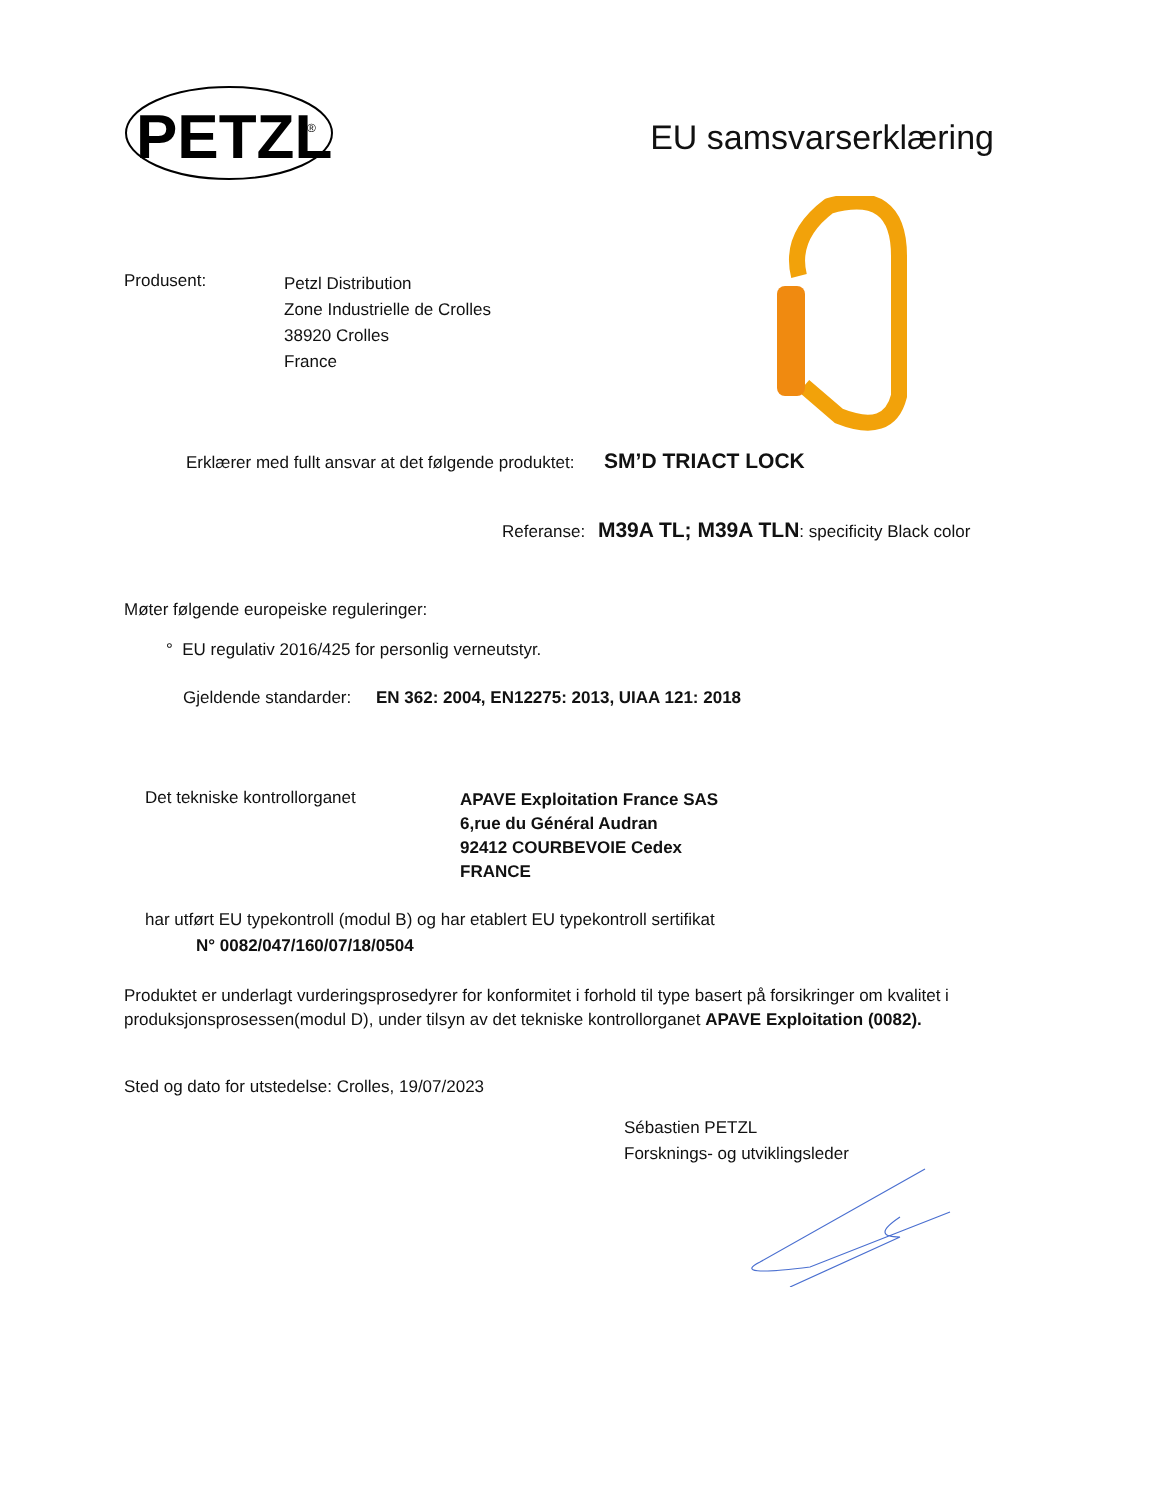PETZL
®
EU samsvarserklæring
Produsent:
Petzl Distribution
Zone Industrielle de Crolles
38920 Crolles
France
Erklærer med fullt ansvar at det følgende produktet: SM’D TRIACT LOCK
Referanse: M39A TL; M39A TLN: specificity Black color
Møter følgende europeiske reguleringer:
° EU regulativ 2016/425 for personlig verneutstyr.
Gjeldende standarder: EN 362: 2004, EN12275: 2013, UIAA 121: 2018
Det tekniske kontrollorganet
APAVE Exploitation France SAS
6,rue du Général Audran
92412 COURBEVOIE Cedex
FRANCE
har utført EU typekontroll (modul B) og har etablert EU typekontroll sertifikat
N° 0082/047/160/07/18/0504
Produktet er underlagt vurderingsprosedyrer for konformitet i forhold til type basert på forsikringer om kvalitet i produksjonsprosessen(modul D), under tilsyn av det tekniske kontrollorganet APAVE Exploitation (0082).
Sted og dato for utstedelse: Crolles, 19/07/2023
Sébastien PETZL
Forsknings- og utviklingsleder